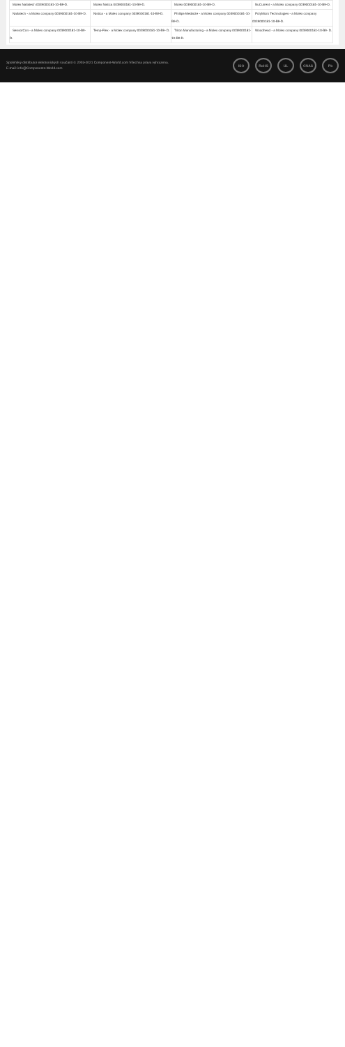| Molex Nallatech 0039000181-10-B9-D. | Molex Nistica 0039000181-10-B9-D. | Molex 0039000181-10-B9-D. | NuCurrent - a Molex company 0039000181-10-B9-D. |
| Nallatech - a Molex company 0039000181-10-B9-D. | Nistica - a Molex company 0039000181-10-B9-D. | Phillips-Medisize - a Molex company 0039000181- 10-B9-D. | PolyMicro Technologies - a Molex company 0039000181-10-B9-D. |
| SensorCon - a Molex company 0039000181-10-B9- D. | Temp-Flex - a Molex company 0039000181-10-B9- D. | Triton Manufacturing - a Molex company 0039000181-10-B9-D. | Woodhead - a Molex company 0039000181-10-B9- D. |
Spolehlivý distributor elektronických součástí © 2003-2021 Component-World.com Všechna práva vyhrazena.
E-mail: info@Components-World.com
ISO RoHS UL CNAS Pb